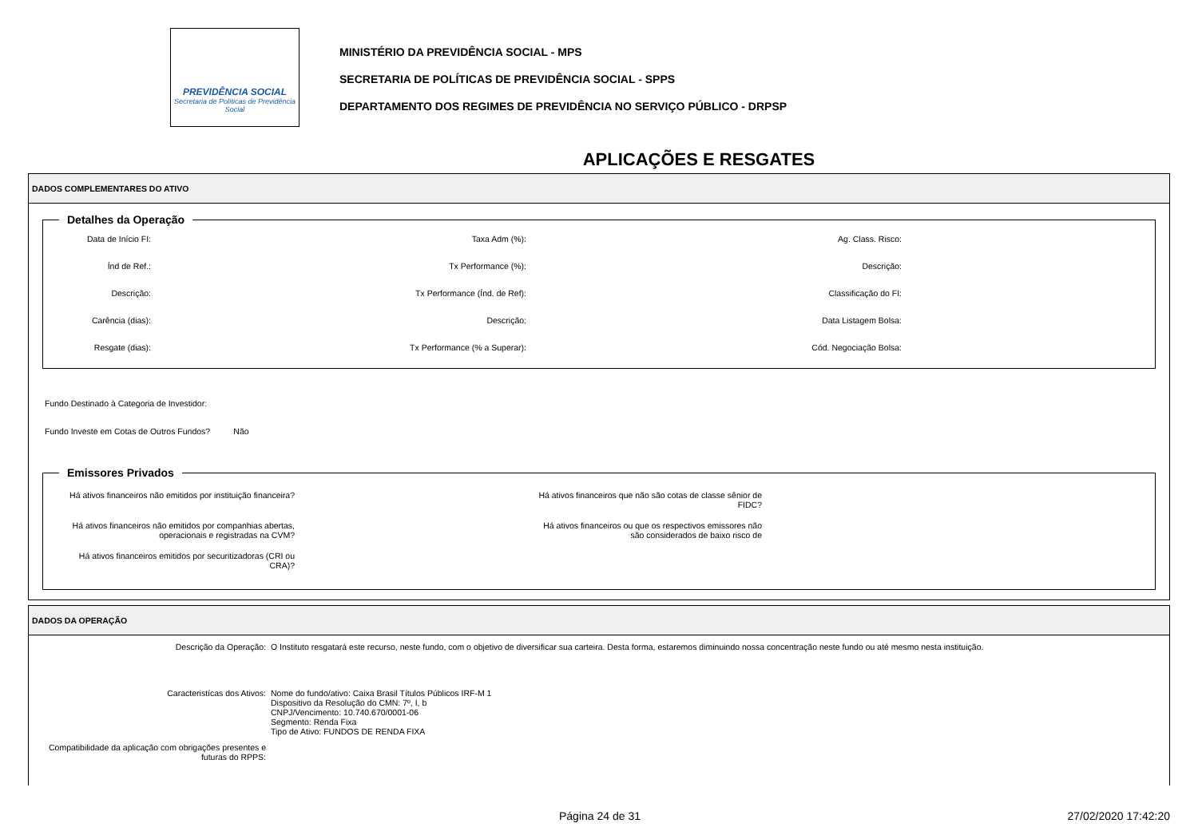PREVIDÊNCIA SOCIAL
Secretaria de Políticas de Previdência Social
MINISTÉRIO DA PREVIDÊNCIA SOCIAL - MPS
SECRETARIA DE POLÍTICAS DE PREVIDÊNCIA SOCIAL - SPPS
DEPARTAMENTO DOS REGIMES DE PREVIDÊNCIA NO SERVIÇO PÚBLICO - DRPSP
APLICAÇÕES E RESGATES
DADOS COMPLEMENTARES DO ATIVO
Detalhes da Operação
Data de Início FI:
Taxa Adm (%):
Ag. Class. Risco:
Índ de Ref.:
Tx Performance (%):
Descrição:
Descrição:
Tx Performance (Índ. de Ref):
Classificação do FI:
Carência (dias):
Descrição:
Data Listagem Bolsa:
Resgate (dias):
Tx Performance (% a Superar):
Cód. Negociação Bolsa:
Fundo Destinado à Categoria de Investidor:
Fundo Investe em Cotas de Outros Fundos? Não
Emissores Privados
Há ativos financeiros não emitidos por instituição financeira?
Há ativos financeiros que não são cotas de classe sênior de
FIDC?
Há ativos financeiros não emitidos por companhias abertas,
operacionais e registradas na CVM?
Há ativos financeiros ou que os respectivos emissores não
são considerados de baixo risco de
Há ativos financeiros emitidos por securitizadoras (CRI ou
CRA)?
DADOS DA OPERAÇÃO
Descrição da Operação:
O Instituto resgatará este recurso, neste fundo, com o objetivo de diversificar sua carteira. Desta forma, estaremos diminuindo nossa concentração neste fundo ou até mesmo nesta instituição.
Caracteristícas dos Ativos:
Nome do fundo/ativo: Caixa Brasil Títulos Públicos IRF-M 1
Dispositivo da Resolução do CMN: 7º, I, b
CNPJ/Vencimento: 10.740.670/0001-06
Segmento: Renda Fixa
Tipo de Ativo: FUNDOS DE RENDA FIXA
Compatibilidade da aplicação com obrigações presentes e futuras do RPPS:
Página 24 de 31 27/02/2020 17:42:20